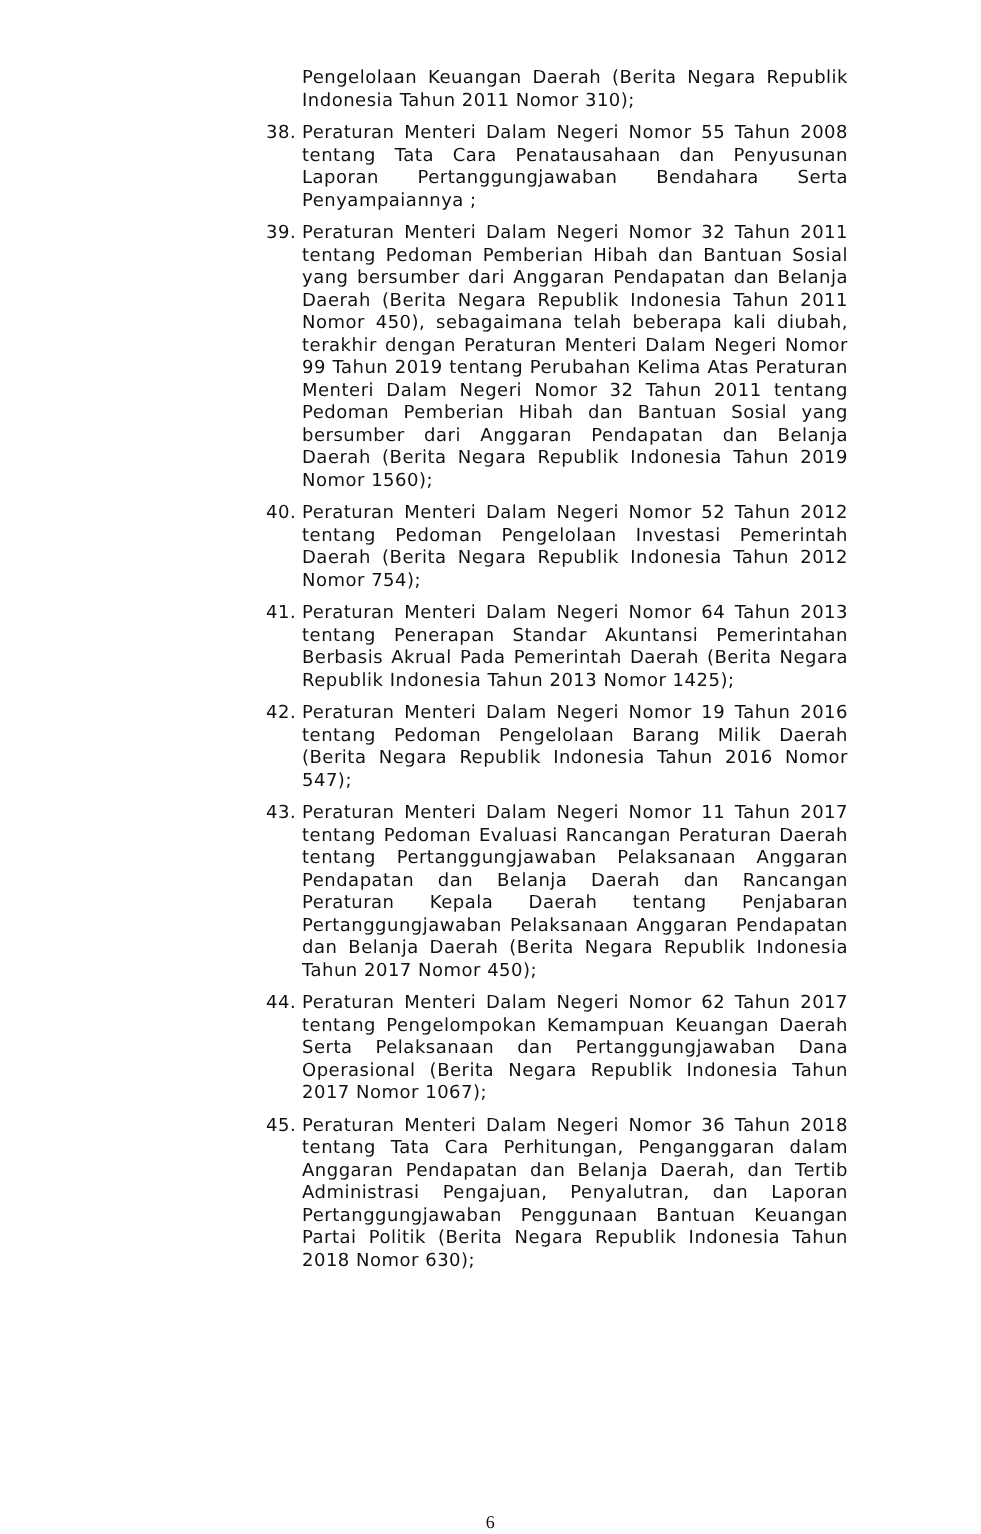Pengelolaan Keuangan Daerah (Berita Negara Republik Indonesia Tahun 2011 Nomor 310);
38. Peraturan Menteri Dalam Negeri Nomor 55 Tahun 2008 tentang Tata Cara Penatausahaan dan Penyusunan Laporan Pertanggungjawaban Bendahara Serta Penyampaiannya ;
39. Peraturan Menteri Dalam Negeri Nomor 32 Tahun 2011 tentang Pedoman Pemberian Hibah dan Bantuan Sosial yang bersumber dari Anggaran Pendapatan dan Belanja Daerah (Berita Negara Republik Indonesia Tahun 2011 Nomor 450), sebagaimana telah beberapa kali diubah, terakhir dengan Peraturan Menteri Dalam Negeri Nomor 99 Tahun 2019 tentang Perubahan Kelima Atas Peraturan Menteri Dalam Negeri Nomor 32 Tahun 2011 tentang Pedoman Pemberian Hibah dan Bantuan Sosial yang bersumber dari Anggaran Pendapatan dan Belanja Daerah (Berita Negara Republik Indonesia Tahun 2019 Nomor 1560);
40. Peraturan Menteri Dalam Negeri Nomor 52 Tahun 2012 tentang Pedoman Pengelolaan Investasi Pemerintah Daerah (Berita Negara Republik Indonesia Tahun 2012 Nomor 754);
41. Peraturan Menteri Dalam Negeri Nomor 64 Tahun 2013 tentang Penerapan Standar Akuntansi Pemerintahan Berbasis Akrual Pada Pemerintah Daerah (Berita Negara Republik Indonesia Tahun 2013 Nomor 1425);
42. Peraturan Menteri Dalam Negeri Nomor 19 Tahun 2016 tentang Pedoman Pengelolaan Barang Milik Daerah (Berita Negara Republik Indonesia Tahun 2016 Nomor 547);
43. Peraturan Menteri Dalam Negeri Nomor 11 Tahun 2017 tentang Pedoman Evaluasi Rancangan Peraturan Daerah tentang Pertanggungjawaban Pelaksanaan Anggaran Pendapatan dan Belanja Daerah dan Rancangan Peraturan Kepala Daerah tentang Penjabaran Pertanggungjawaban Pelaksanaan Anggaran Pendapatan dan Belanja Daerah (Berita Negara Republik Indonesia Tahun 2017 Nomor 450);
44. Peraturan Menteri Dalam Negeri Nomor 62 Tahun 2017 tentang Pengelompokan Kemampuan Keuangan Daerah Serta Pelaksanaan dan Pertanggungjawaban Dana Operasional (Berita Negara Republik Indonesia Tahun 2017 Nomor 1067);
45. Peraturan Menteri Dalam Negeri Nomor 36 Tahun 2018 tentang Tata Cara Perhitungan, Penganggaran dalam Anggaran Pendapatan dan Belanja Daerah, dan Tertib Administrasi Pengajuan, Penyalutran, dan Laporan Pertanggungjawaban Penggunaan Bantuan Keuangan Partai Politik (Berita Negara Republik Indonesia Tahun 2018 Nomor 630);
6